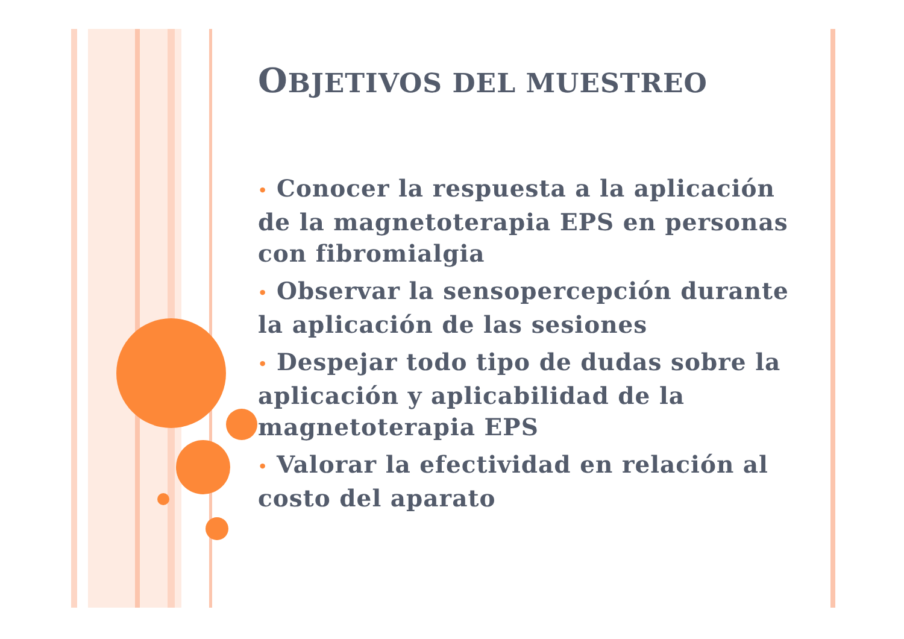OBJETIVOS DEL MUESTREO
• Conocer la respuesta a la aplicación de la magnetoterapia EPS en personas con fibromialgia
• Observar la sensopercepción durante la aplicación de las sesiones
• Despejar todo tipo de dudas sobre la aplicación y aplicabilidad de la magnetoterapia EPS
• Valorar la efectividad en relación al costo del aparato